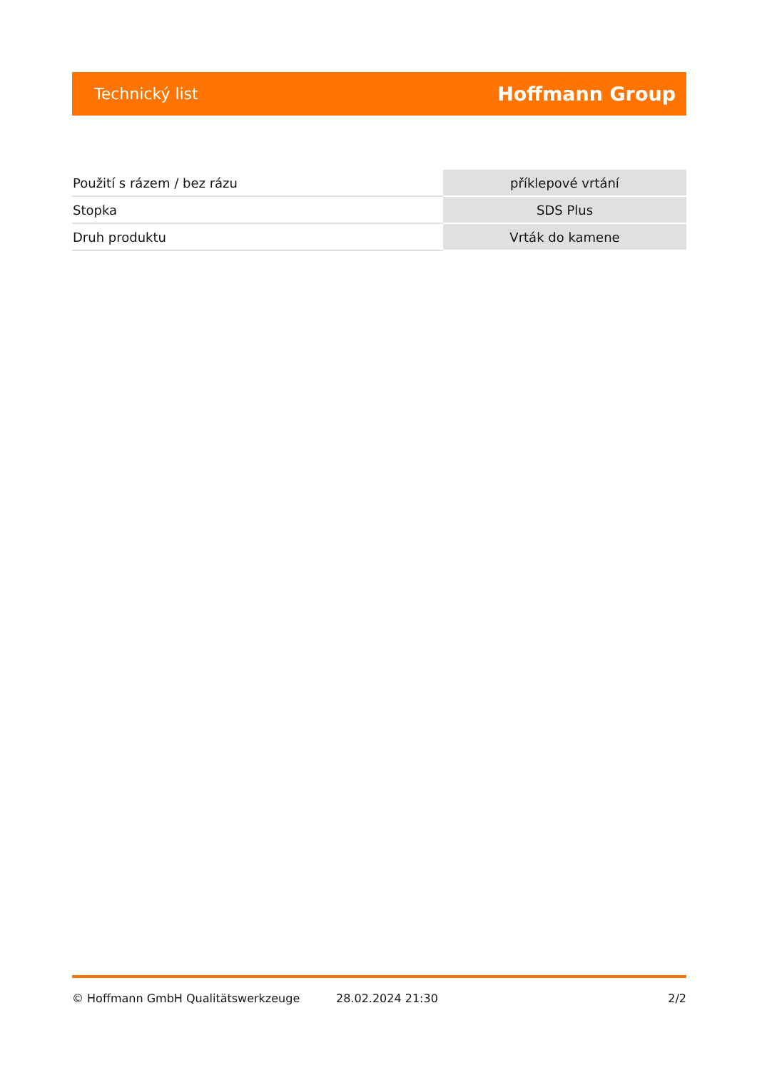Technický list Hoffmann Group
| Použití s rázem / bez rázu | příklepové vrtání |
| Stopka | SDS Plus |
| Druh produktu | Vrták do kamene |
© Hoffmann GmbH Qualitätswerkzeuge 28.02.2024 21:30 2/2